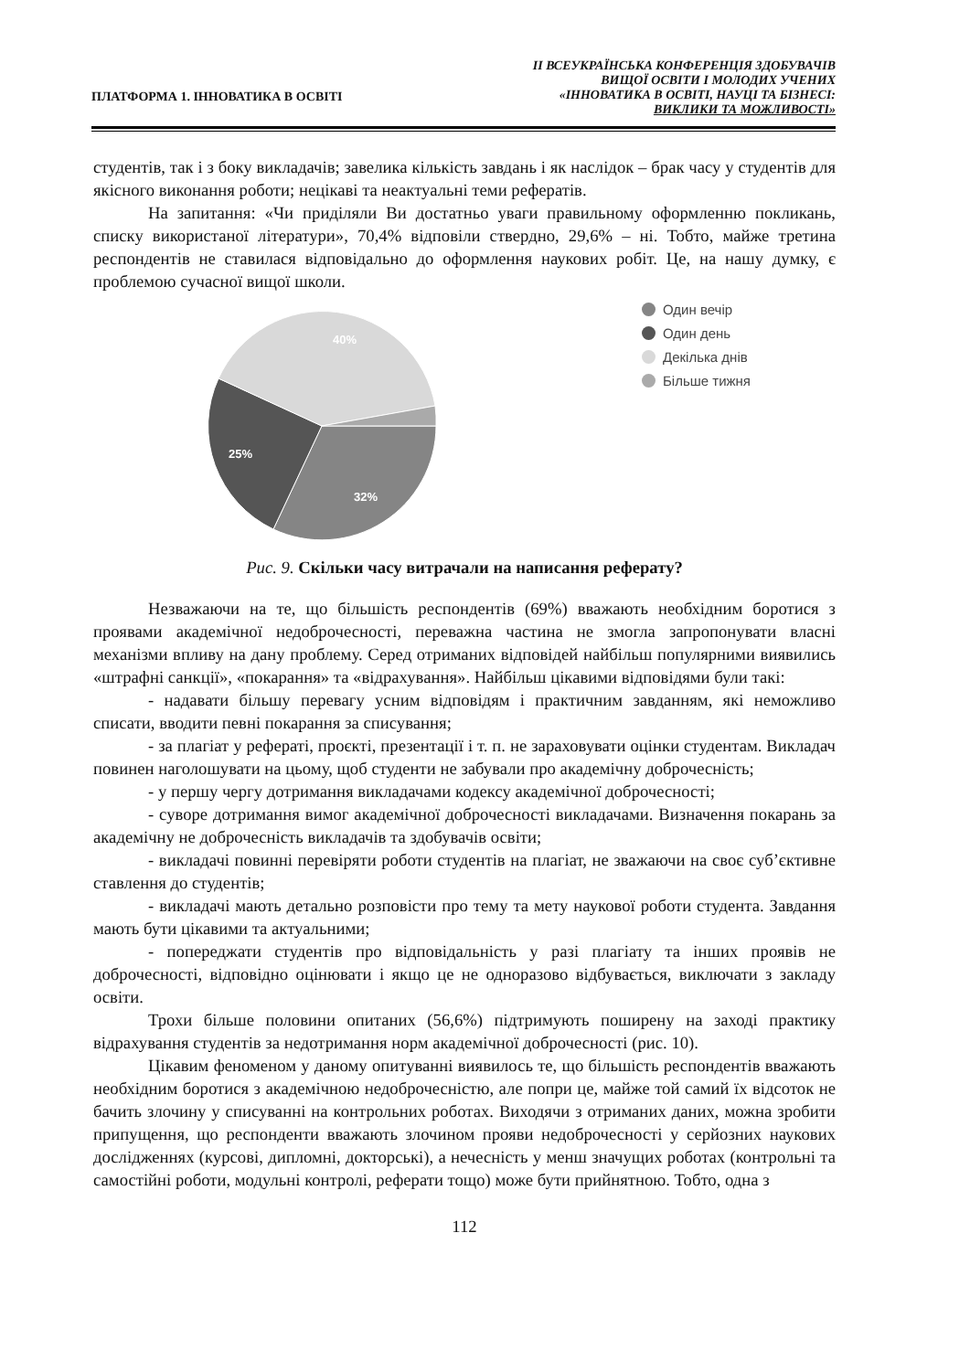ПЛАТФОРМА 1. ІННОВАТИКА В ОСВІТІ
ІІ ВСЕУКРАЇНСЬКА КОНФЕРЕНЦІЯ ЗДОБУВАЧІВ
ВИЩОЇ ОСВІТИ І МОЛОДИХ УЧЕНИХ
«ІННОВАТИКА В ОСВІТІ, НАУЦІ ТА БІЗНЕСІ:
ВИКЛИКИ ТА МОЖЛИВОСТІ»
студентів, так і з боку викладачів; завелика кількість завдань і як наслідок – брак часу у студентів для якісного виконання роботи; нецікаві та неактуальні теми рефератів.
На запитання: «Чи приділяли Ви достатньо уваги правильному оформленню покликань, списку використаної літератури», 70,4% відповіли ствердно, 29,6% – ні. Тобто, майже третина респондентів не ставилася відповідально до оформлення наукових робіт. Це, на нашу думку, є проблемою сучасної вищої школи.
40%
25%
32%
Один вечір
Один день
Декілька днів
Більше тижня
Рис. 9. Скільки часу витрачали на написання реферату?
Незважаючи на те, що більшість респондентів (69%) вважають необхідним боротися з проявами академічної недоброчесності, переважна частина не змогла запропонувати власні механізми впливу на дану проблему. Серед отриманих відповідей найбільш популярними виявились «штрафні санкції», «покарання» та «відрахування». Найбільш цікавими відповідями були такі:
- надавати більшу перевагу усним відповідям і практичним завданням, які неможливо списати, вводити певні покарання за списування;
- за плагіат у рефераті, проєкті, презентації і т. п. не зараховувати оцінки студентам. Викладач повинен наголошувати на цьому, щоб студенти не забували про академічну доброчесність;
- у першу чергу дотримання викладачами кодексу академічної доброчесності;
- суворе дотримання вимог академічної доброчесності викладачами. Визначення покарань за академічну не доброчесність викладачів та здобувачів освіти;
- викладачі повинні перевіряти роботи студентів на плагіат, не зважаючи на своє суб’єктивне ставлення до студентів;
- викладачі мають детально розповісти про тему та мету наукової роботи студента. Завдання мають бути цікавими та актуальними;
- попереджати студентів про відповідальність у разі плагіату та інших проявів не доброчесності, відповідно оцінювати і якщо це не одноразово відбувається, виключати з закладу освіти.
Трохи більше половини опитаних (56,6%) підтримують поширену на заході практику відрахування студентів за недотримання норм академічної доброчесності (рис. 10).
Цікавим феноменом у даному опитуванні виявилось те, що більшість респондентів вважають необхідним боротися з академічною недоброчесністю, але попри це, майже той самий їх відсоток не бачить злочину у списуванні на контрольних роботах. Виходячи з отриманих даних, можна зробити припущення, що респонденти вважають злочином прояви недоброчесності у серйозних наукових дослідженнях (курсові, дипломні, докторські), а нечесність у менш значущих роботах (контрольні та самостійні роботи, модульні контролі, реферати тощо) може бути прийнятною. Тобто, одна з
112